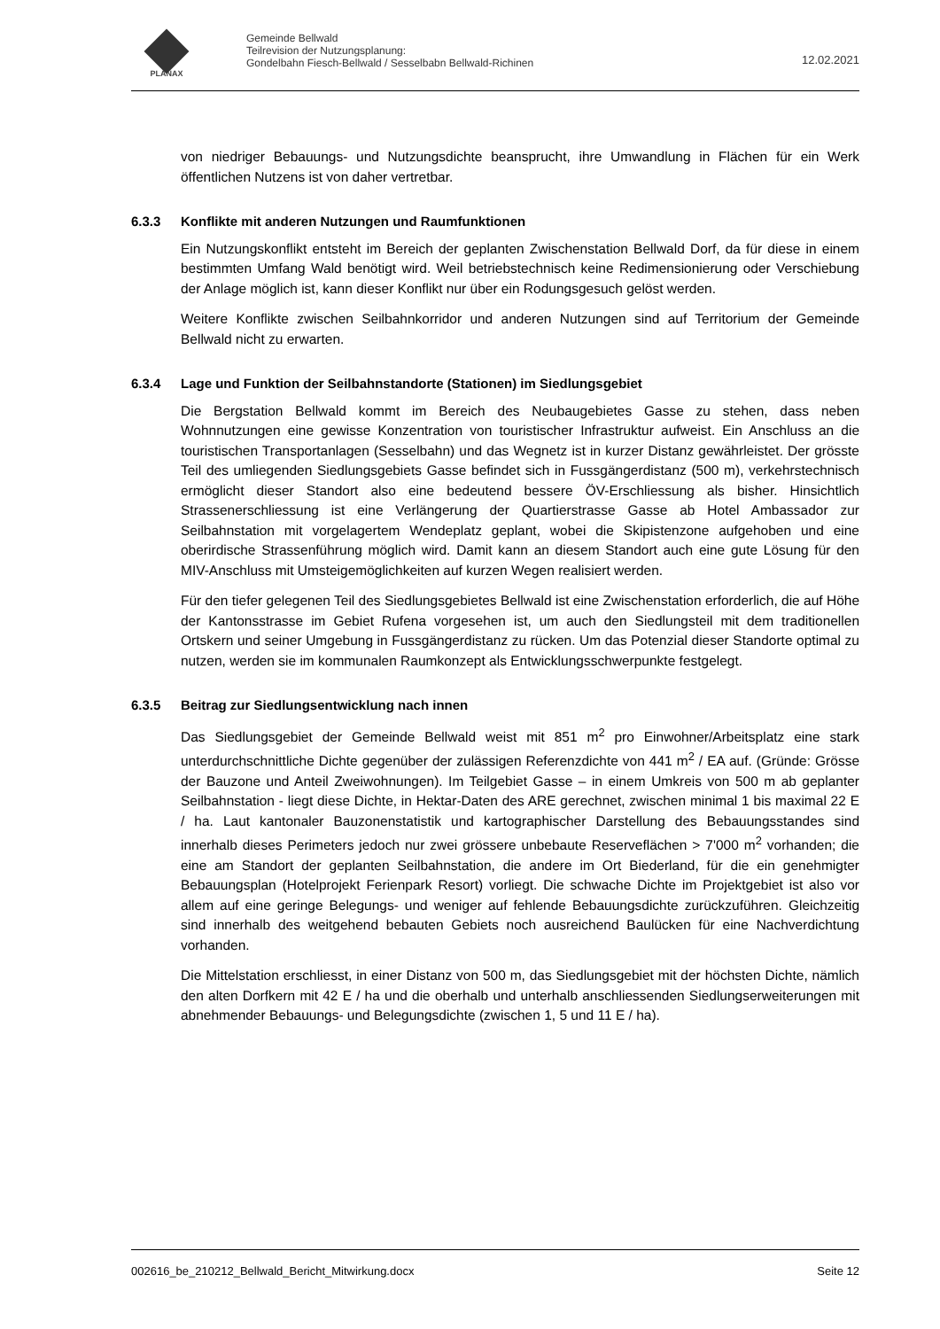PLANAX
Gemeinde Bellwald
Teilrevision der Nutzungsplanung:
Gondelbahn Fiesch-Bellwald / Sesselbabn Bellwald-Richinen
12.02.2021
von niedriger Bebauungs- und Nutzungsdichte beansprucht, ihre Umwandlung in Flächen für ein Werk öffentlichen Nutzens ist von daher vertretbar.
6.3.3 Konflikte mit anderen Nutzungen und Raumfunktionen
Ein Nutzungskonflikt entsteht im Bereich der geplanten Zwischenstation Bellwald Dorf, da für diese in einem bestimmten Umfang Wald benötigt wird. Weil betriebstechnisch keine Redimensionierung oder Verschiebung der Anlage möglich ist, kann dieser Konflikt nur über ein Rodungsgesuch gelöst werden.
Weitere Konflikte zwischen Seilbahnkorridor und anderen Nutzungen sind auf Territorium der Gemeinde Bellwald nicht zu erwarten.
6.3.4 Lage und Funktion der Seilbahnstandorte (Stationen) im Siedlungsgebiet
Die Bergstation Bellwald kommt im Bereich des Neubaugebietes Gasse zu stehen, dass neben Wohnnutzungen eine gewisse Konzentration von touristischer Infrastruktur aufweist. Ein Anschluss an die touristischen Transportanlagen (Sesselbahn) und das Wegnetz ist in kurzer Distanz gewährleistet. Der grösste Teil des umliegenden Siedlungsgebiets Gasse befindet sich in Fussgängerdistanz (500 m), verkehrstechnisch ermöglicht dieser Standort also eine bedeutend bessere ÖV-Erschliessung als bisher. Hinsichtlich Strassenerschliessung ist eine Verlängerung der Quartierstrasse Gasse ab Hotel Ambassador zur Seilbahnstation mit vorgelagertem Wendeplatz geplant, wobei die Skipistenzone aufgehoben und eine oberirdische Strassenführung möglich wird. Damit kann an diesem Standort auch eine gute Lösung für den MIV-Anschluss mit Umsteigemöglichkeiten auf kurzen Wegen realisiert werden.
Für den tiefer gelegenen Teil des Siedlungsgebietes Bellwald ist eine Zwischenstation erforderlich, die auf Höhe der Kantonsstrasse im Gebiet Rufena vorgesehen ist, um auch den Siedlungsteil mit dem traditionellen Ortskern und seiner Umgebung in Fussgängerdistanz zu rücken. Um das Potenzial dieser Standorte optimal zu nutzen, werden sie im kommunalen Raumkonzept als Entwicklungsschwerpunkte festgelegt.
6.3.5 Beitrag zur Siedlungsentwicklung nach innen
Das Siedlungsgebiet der Gemeinde Bellwald weist mit 851 m<sup>2</sup> pro Einwohner/Arbeitsplatz eine stark unterdurchschnittliche Dichte gegenüber der zulässigen Referenzdichte von 441 m<sup>2</sup> / EA auf. (Gründe: Grösse der Bauzone und Anteil Zweiwohnungen). Im Teilgebiet Gasse – in einem Umkreis von 500 m ab geplanter Seilbahnstation - liegt diese Dichte, in Hektar-Daten des ARE gerechnet, zwischen minimal 1 bis maximal 22 E / ha. Laut kantonaler Bauzonenstatistik und kartographischer Darstellung des Bebauungsstandes sind innerhalb dieses Perimeters jedoch nur zwei grössere unbebaute Reserveflächen > 7'000 m<sup>2</sup> vorhanden; die eine am Standort der geplanten Seilbahnstation, die andere im Ort Biederland, für die ein genehmigter Bebauungsplan (Hotelprojekt Ferienpark Resort) vorliegt. Die schwache Dichte im Projektgebiet ist also vor allem auf eine geringe Belegungs- und weniger auf fehlende Bebauungsdichte zurückzuführen. Gleichzeitig sind innerhalb des weitgehend bebauten Gebiets noch ausreichend Baulücken für eine Nachverdichtung vorhanden.
Die Mittelstation erschliesst, in einer Distanz von 500 m, das Siedlungsgebiet mit der höchsten Dichte, nämlich den alten Dorfkern mit 42 E / ha und die oberhalb und unterhalb anschliessenden Siedlungserweiterungen mit abnehmender Bebauungs- und Belegungsdichte (zwischen 1, 5 und 11 E / ha).
002616_be_210212_Bellwald_Bericht_Mitwirkung.docx Seite 12